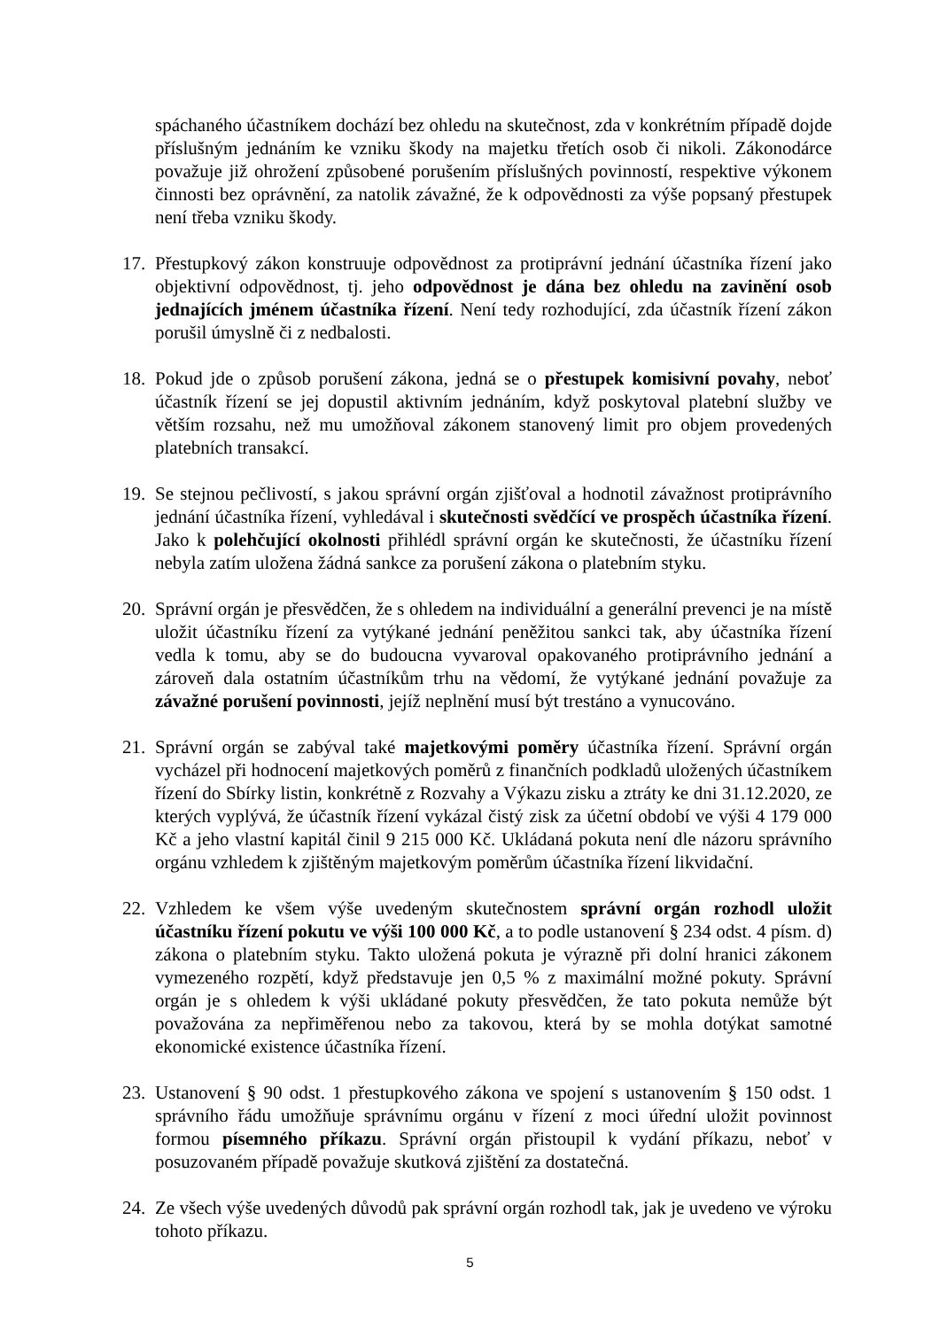spáchaného účastníkem dochází bez ohledu na skutečnost, zda v konkrétním případě dojde příslušným jednáním ke vzniku škody na majetku třetích osob či nikoli. Zákonodárce považuje již ohrožení způsobené porušením příslušných povinností, respektive výkonem činnosti bez oprávnění, za natolik závažné, že k odpovědnosti za výše popsaný přestupek není třeba vzniku škody.
17.
Přestupkový zákon konstruuje odpovědnost za protiprávní jednání účastníka řízení jako objektivní odpovědnost, tj. jeho odpovědnost je dána bez ohledu na zavinění osob jednajících jménem účastníka řízení. Není tedy rozhodující, zda účastník řízení zákon porušil úmyslně či z nedbalosti.
18.
Pokud jde o způsob porušení zákona, jedná se o přestupek komisivní povahy, neboť účastník řízení se jej dopustil aktivním jednáním, když poskytoval platební služby ve větším rozsahu, než mu umožňoval zákonem stanovený limit pro objem provedených platebních transakcí.
19.
Se stejnou pečlivostí, s jakou správní orgán zjišťoval a hodnotil závažnost protiprávního jednání účastníka řízení, vyhledával i skutečnosti svědčící ve prospěch účastníka řízení. Jako k polehčující okolnosti přihlédl správní orgán ke skutečnosti, že účastníku řízení nebyla zatím uložena žádná sankce za porušení zákona o platebním styku.
20.
Správní orgán je přesvědčen, že s ohledem na individuální a generální prevenci je na místě uložit účastníku řízení za vytýkané jednání peněžitou sankci tak, aby účastníka řízení vedla k tomu, aby se do budoucna vyvaroval opakovaného protiprávního jednání a zároveň dala ostatním účastníkům trhu na vědomí, že vytýkané jednání považuje za závažné porušení povinnosti, jejíž neplnění musí být trestáno a vynucováno.
21.
Správní orgán se zabýval také majetkovými poměry účastníka řízení. Správní orgán vycházel při hodnocení majetkových poměrů z finančních podkladů uložených účastníkem řízení do Sbírky listin, konkrétně z Rozvahy a Výkazu zisku a ztráty ke dni 31.12.2020, ze kterých vyplývá, že účastník řízení vykázal čistý zisk za účetní období ve výši 4 179 000 Kč a jeho vlastní kapitál činil 9 215 000 Kč. Ukládaná pokuta není dle názoru správního orgánu vzhledem k zjištěným majetkovým poměrům účastníka řízení likvidační.
22.
Vzhledem ke všem výše uvedeným skutečnostem správní orgán rozhodl uložit účastníku řízení pokutu ve výši 100 000 Kč, a to podle ustanovení § 234 odst. 4 písm. d) zákona o platebním styku. Takto uložená pokuta je výrazně při dolní hranici zákonem vymezeného rozpětí, když představuje jen 0,5 % z maximální možné pokuty. Správní orgán je s ohledem k výši ukládané pokuty přesvědčen, že tato pokuta nemůže být považována za nepřiměřenou nebo za takovou, která by se mohla dotýkat samotné ekonomické existence účastníka řízení.
23.
Ustanovení § 90 odst. 1 přestupkového zákona ve spojení s ustanovením § 150 odst. 1 správního řádu umožňuje správnímu orgánu v řízení z moci úřední uložit povinnost formou písemného příkazu. Správní orgán přistoupil k vydání příkazu, neboť v posuzovaném případě považuje skutková zjištění za dostatečná.
24.
Ze všech výše uvedených důvodů pak správní orgán rozhodl tak, jak je uvedeno ve výroku tohoto příkazu.
5